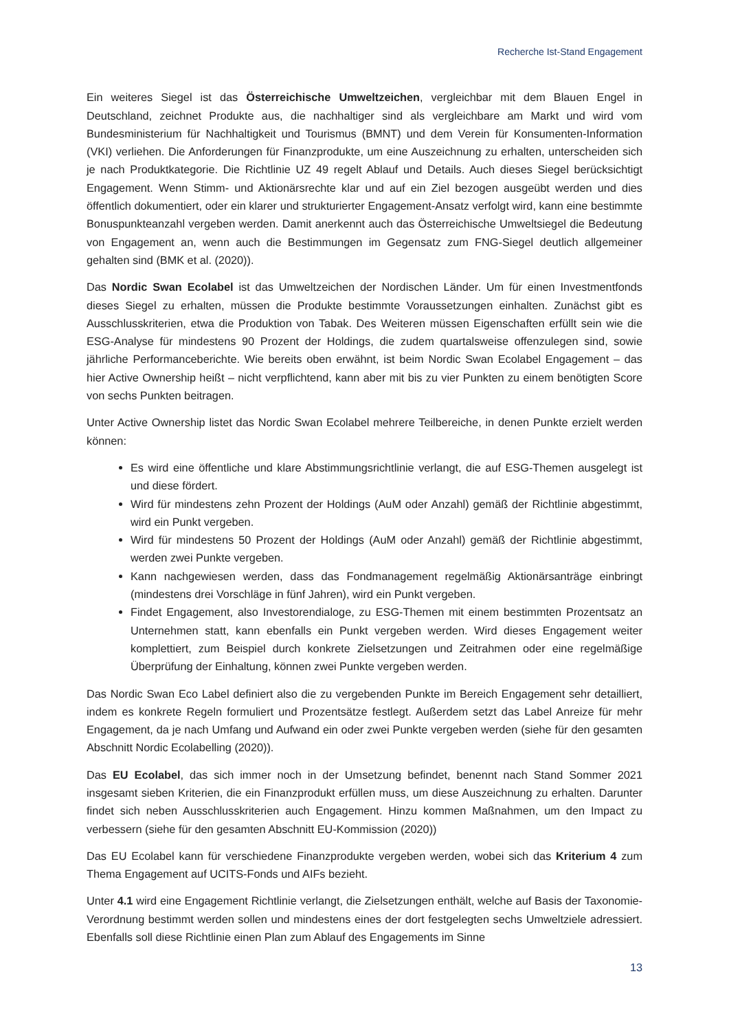Recherche Ist-Stand Engagement
Ein weiteres Siegel ist das Österreichische Umweltzeichen, vergleichbar mit dem Blauen Engel in Deutschland, zeichnet Produkte aus, die nachhaltiger sind als vergleichbare am Markt und wird vom Bundesministerium für Nachhaltigkeit und Tourismus (BMNT) und dem Verein für Konsumenten-Information (VKI) verliehen. Die Anforderungen für Finanzprodukte, um eine Auszeichnung zu erhalten, unterscheiden sich je nach Produktkategorie. Die Richtlinie UZ 49 regelt Ablauf und Details. Auch dieses Siegel berücksichtigt Engagement. Wenn Stimm- und Aktionärsrechte klar und auf ein Ziel bezogen ausgeübt werden und dies öffentlich dokumentiert, oder ein klarer und strukturierter Engagement-Ansatz verfolgt wird, kann eine bestimmte Bonuspunkteanzahl vergeben werden. Damit anerkennt auch das Österreichische Umweltsiegel die Bedeutung von Engagement an, wenn auch die Bestimmungen im Gegensatz zum FNG-Siegel deutlich allgemeiner gehalten sind (BMK et al. (2020)).
Das Nordic Swan Ecolabel ist das Umweltzeichen der Nordischen Länder. Um für einen Investmentfonds dieses Siegel zu erhalten, müssen die Produkte bestimmte Voraussetzungen einhalten. Zunächst gibt es Ausschlusskriterien, etwa die Produktion von Tabak. Des Weiteren müssen Eigenschaften erfüllt sein wie die ESG-Analyse für mindestens 90 Prozent der Holdings, die zudem quartalsweise offenzulegen sind, sowie jährliche Performanceberichte. Wie bereits oben erwähnt, ist beim Nordic Swan Ecolabel Engagement – das hier Active Ownership heißt – nicht verpflichtend, kann aber mit bis zu vier Punkten zu einem benötigten Score von sechs Punkten beitragen.
Unter Active Ownership listet das Nordic Swan Ecolabel mehrere Teilbereiche, in denen Punkte erzielt werden können:
Es wird eine öffentliche und klare Abstimmungsrichtlinie verlangt, die auf ESG-Themen ausgelegt ist und diese fördert.
Wird für mindestens zehn Prozent der Holdings (AuM oder Anzahl) gemäß der Richtlinie abgestimmt, wird ein Punkt vergeben.
Wird für mindestens 50 Prozent der Holdings (AuM oder Anzahl) gemäß der Richtlinie abgestimmt, werden zwei Punkte vergeben.
Kann nachgewiesen werden, dass das Fondmanagement regelmäßig Aktionärsanträge einbringt (mindestens drei Vorschläge in fünf Jahren), wird ein Punkt vergeben.
Findet Engagement, also Investorendialoge, zu ESG-Themen mit einem bestimmten Prozentsatz an Unternehmen statt, kann ebenfalls ein Punkt vergeben werden. Wird dieses Engagement weiter komplettiert, zum Beispiel durch konkrete Zielsetzungen und Zeitrahmen oder eine regelmäßige Überprüfung der Einhaltung, können zwei Punkte vergeben werden.
Das Nordic Swan Eco Label definiert also die zu vergebenden Punkte im Bereich Engagement sehr detailliert, indem es konkrete Regeln formuliert und Prozentsätze festlegt. Außerdem setzt das Label Anreize für mehr Engagement, da je nach Umfang und Aufwand ein oder zwei Punkte vergeben werden (siehe für den gesamten Abschnitt Nordic Ecolabelling (2020)).
Das EU Ecolabel, das sich immer noch in der Umsetzung befindet, benennt nach Stand Sommer 2021 insgesamt sieben Kriterien, die ein Finanzprodukt erfüllen muss, um diese Auszeichnung zu erhalten. Darunter findet sich neben Ausschlusskriterien auch Engagement. Hinzu kommen Maßnahmen, um den Impact zu verbessern (siehe für den gesamten Abschnitt EU-Kommission (2020))
Das EU Ecolabel kann für verschiedene Finanzprodukte vergeben werden, wobei sich das Kriterium 4 zum Thema Engagement auf UCITS-Fonds und AIFs bezieht.
Unter 4.1 wird eine Engagement Richtlinie verlangt, die Zielsetzungen enthält, welche auf Basis der Taxonomie-Verordnung bestimmt werden sollen und mindestens eines der dort festgelegten sechs Umweltziele adressiert. Ebenfalls soll diese Richtlinie einen Plan zum Ablauf des Engagements im Sinne
13